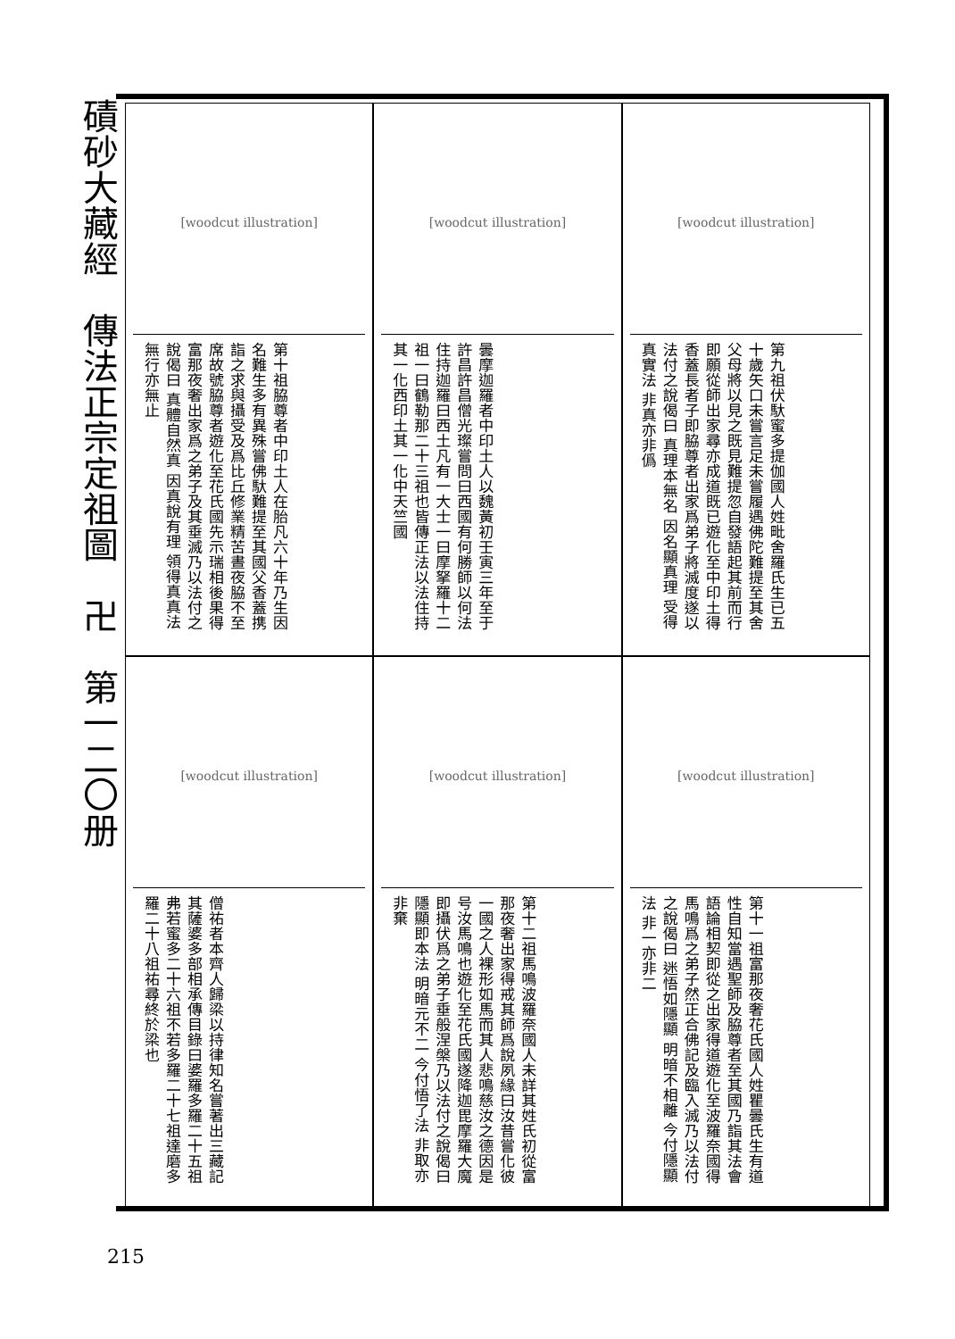磧砂大藏經　傳法正宗定祖圖　卍　第一二〇册
[woodcut illustration]
第九祖伏馱蜜多提伽國人姓毗舍羅氏生已五十歲矢口未嘗言足未嘗履遇佛陀難提至其舍父母將以見之既見難提忽自發語起其前而行即願從師出家尋亦成道既已遊化至中印土得香蓋長者子即脇尊者出家爲弟子將滅度遂以法付之說偈曰 真理本無名 因名顯真理 受得真實法 非真亦非僞
[woodcut illustration]
曇摩迦羅者中印土人以魏黃初壬寅三年至于許昌許昌僧光璨嘗問曰西國有何勝師以何法住持迦羅曰西土凡有一大士一曰摩拏羅十二祖一曰鶴勒那二十三祖也皆傳正法以法住持其一化西印土其一化中天竺國
[woodcut illustration]
第十祖脇尊者中印土人在胎凡六十年乃生因名難生多有異殊嘗佛馱難提至其國父香蓋携詣之求與攝受及爲比丘修業精苦晝夜脇不至席故號脇尊者遊化至花氏國先示瑞相後果得富那夜奢出家爲之弟子及其垂滅乃以法付之說偈曰 真體自然真 因真說有理 領得真真法 無行亦無止
[woodcut illustration]
第十一祖富那夜奢花氏國人姓瞿曇氏生有道性自知當遇聖師及脇尊者至其國乃詣其法會語論相契即從之出家得道遊化至波羅奈國得馬鳴爲之弟子然正合佛記及臨入滅乃以法付之說偈曰 迷悟如隱顯 明暗不相離 今付隱顯法 非一亦非二
[woodcut illustration]
第十二祖馬鳴波羅奈國人未詳其姓氏初從富那夜奢出家得戒其師爲說夙緣曰汝昔嘗化彼一國之人裸形如馬而其人悲鳴慈汝之德因是号汝馬鳴也遊化至花氏國遂降迦毘摩羅大魔即攝伏爲之弟子垂般涅槃乃以法付之說偈曰 隱顯即本法 明暗元不二 今付悟了法 非取亦非棄
[woodcut illustration]
僧祐者本齊人歸梁以持律知名嘗著出三藏記其薩婆多部相承傳目錄曰婆羅多羅二十五祖弗若蜜多二十六祖不若多羅二十七祖達磨多羅二十八祖祐尋終於梁也
215